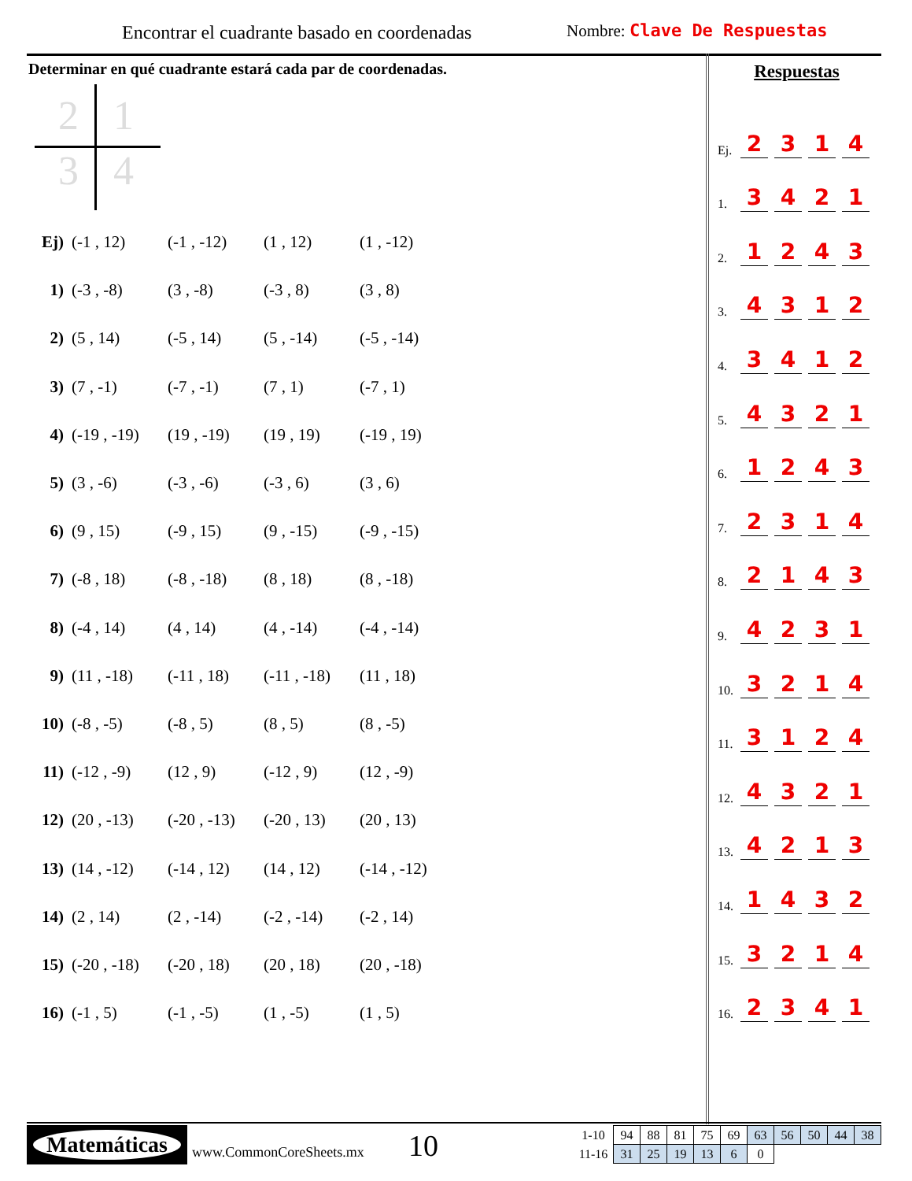Encontrar el cuadrante basado en coordenadas
Nombre: Clave De Respuestas
Determinar en qué cuadrante estará cada par de coordenadas.
2 1
3 4
| Ej) | (-1 , 12) | (-1 , -12) | (1 , 12) | (1 , -12) |
| 1) | (-3 , -8) | (3 , -8) | (-3 , 8) | (3 , 8) |
| 2) | (5 , 14) | (-5 , 14) | (5 , -14) | (-5 , -14) |
| 3) | (7 , -1) | (-7 , -1) | (7 , 1) | (-7 , 1) |
| 4) | (-19 , -19) | (19 , -19) | (19 , 19) | (-19 , 19) |
| 5) | (3 , -6) | (-3 , -6) | (-3 , 6) | (3 , 6) |
| 6) | (9 , 15) | (-9 , 15) | (9 , -15) | (-9 , -15) |
| 7) | (-8 , 18) | (-8 , -18) | (8 , 18) | (8 , -18) |
| 8) | (-4 , 14) | (4 , 14) | (4 , -14) | (-4 , -14) |
| 9) | (11 , -18) | (-11 , 18) | (-11 , -18) | (11 , 18) |
| 10) | (-8 , -5) | (-8 , 5) | (8 , 5) | (8 , -5) |
| 11) | (-12 , -9) | (12 , 9) | (-12 , 9) | (12 , -9) |
| 12) | (20 , -13) | (-20 , -13) | (-20 , 13) | (20 , 13) |
| 13) | (14 , -12) | (-14 , 12) | (14 , 12) | (-14 , -12) |
| 14) | (2 , 14) | (2 , -14) | (-2 , -14) | (-2 , 14) |
| 15) | (-20 , -18) | (-20 , 18) | (20 , 18) | (20 , -18) |
| 16) | (-1 , 5) | (-1 , -5) | (1 , -5) | (1 , 5) |
Respuestas
| Ej. | 2 | 3 | 1 | 4 |
| 1. | 3 | 4 | 2 | 1 |
| 2. | 1 | 2 | 4 | 3 |
| 3. | 4 | 3 | 1 | 2 |
| 4. | 3 | 4 | 1 | 2 |
| 5. | 4 | 3 | 2 | 1 |
| 6. | 1 | 2 | 4 | 3 |
| 7. | 2 | 3 | 1 | 4 |
| 8. | 2 | 1 | 4 | 3 |
| 9. | 4 | 2 | 3 | 1 |
| 10. | 3 | 2 | 1 | 4 |
| 11. | 3 | 1 | 2 | 4 |
| 12. | 4 | 3 | 2 | 1 |
| 13. | 4 | 2 | 1 | 3 |
| 14. | 1 | 4 | 3 | 2 |
| 15. | 3 | 2 | 1 | 4 |
| 16. | 2 | 3 | 4 | 1 |
Matemáticas
www.CommonCoreSheets.mx 10
| 1-10 | 94 | 88 | 81 | 75 | 69 | 63 | 56 | 50 | 44 | 38 |
| 11-16 | 31 | 25 | 19 | 13 | 6 | 0 | | | | |